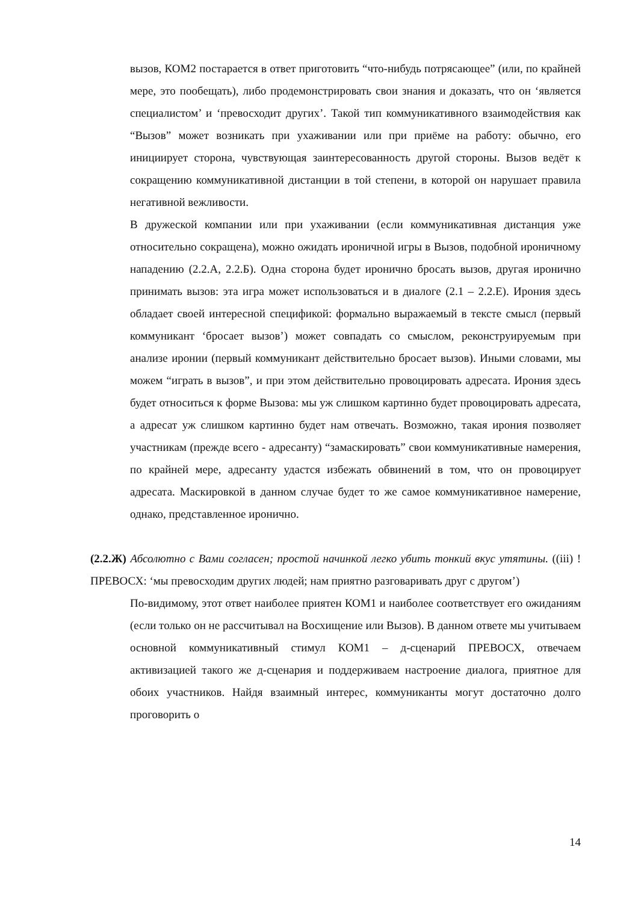вызов, КОМ2 постарается в ответ приготовить “что-нибудь потрясающее” (или, по крайней мере, это пообещать), либо продемонстрировать свои знания и доказать, что он ‘является специалистом’ и ‘превосходит других’. Такой тип коммуникативного взаимодействия как “Вызов” может возникать при ухаживании или при приёме на работу: обычно, его инициирует сторона, чувствующая заинтересованность другой стороны. Вызов ведёт к сокращению коммуникативной дистанции в той степени, в которой он нарушает правила негативной вежливости.
В дружеской компании или при ухаживании (если коммуникативная дистанция уже относительно сокращена), можно ожидать ироничной игры в Вызов, подобной ироничному нападению (2.2.А, 2.2.Б). Одна сторона будет иронично бросать вызов, другая иронично принимать вызов: эта игра может использоваться и в диалоге (2.1 – 2.2.Е). Ирония здесь обладает своей интересной спецификой: формально выражаемый в тексте смысл (первый коммуникант ‘бросает вызов’) может совпадать со смыслом, реконструируемым при анализе иронии (первый коммуникант действительно бросает вызов). Иными словами, мы можем “играть в вызов”, и при этом действительно провоцировать адресата. Ирония здесь будет относиться к форме Вызова: мы уж слишком картинно будет провоцировать адресата, а адресат уж слишком картинно будет нам отвечать. Возможно, такая ирония позволяет участникам (прежде всего - адресанту) “замаскировать” свои коммуникативные намерения, по крайней мере, адресанту удастся избежать обвинений в том, что он провоцирует адресата. Маскировкой в данном случае будет то же самое коммуникативное намерение, однако, представленное иронично.
(2.2.Ж) Абсолютно с Вами согласен; простой начинкой легко убить тонкий вкус утятины. ((iii) !ПРЕВОСХ: ‘мы превосходим других людей; нам приятно разговаривать друг с другом’)
По-видимому, этот ответ наиболее приятен КОМ1 и наиболее соответствует его ожиданиям (если только он не рассчитывал на Восхищение или Вызов). В данном ответе мы учитываем основной коммуникативный стимул КОМ1 – д-сценарий ПРЕВОСХ, отвечаем активизацией такого же д-сценария и поддерживаем настроение диалога, приятное для обоих участников. Найдя взаимный интерес, коммуниканты могут достаточно долго проговорить о
14